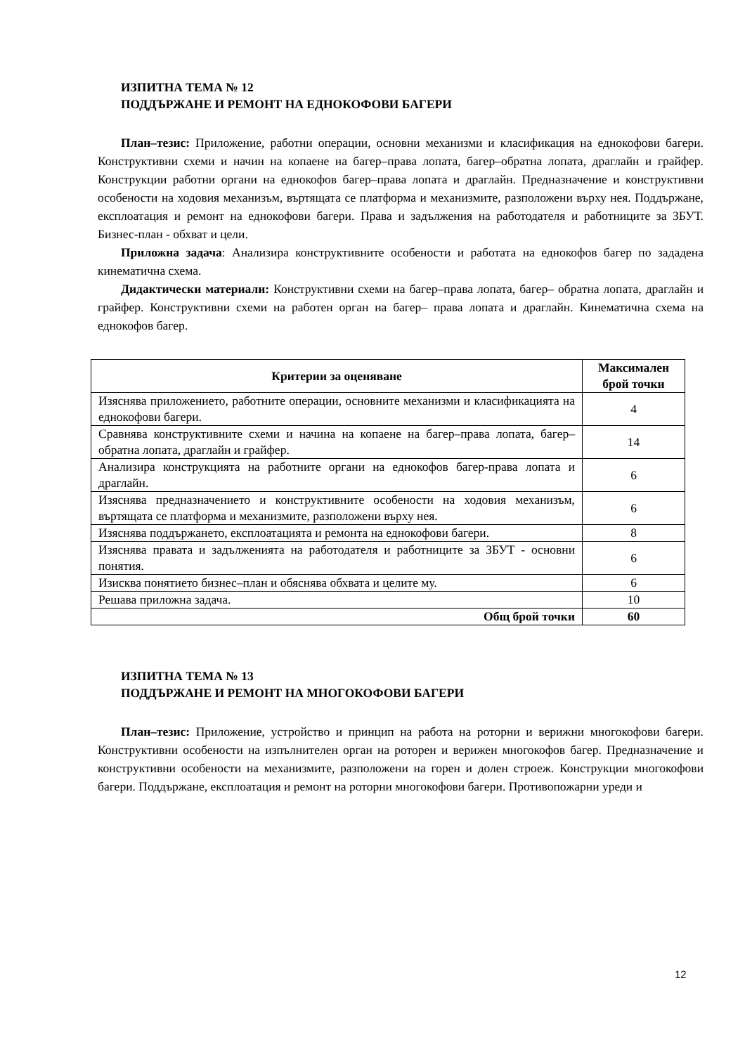ИЗПИТНА ТЕМА № 12
ПОДДЪРЖАНЕ И РЕМОНТ НА ЕДНОКОФОВИ БАГЕРИ
План–тезис: Приложение, работни операции, основни механизми и класификация на еднокофови багери. Конструктивни схеми и начин на копаене на багер–права лопата, багер–обратна лопата, драглайн и грайфер. Конструкции работни органи на еднокофов багер–права лопата и драглайн. Предназначение и конструктивни особености на ходовия механизъм, въртящата се платформа и механизмите, разположени върху нея. Поддържане, експлоатация и ремонт на еднокофови багери. Права и задължения на работодателя и работниците за ЗБУТ. Бизнес-план - обхват и цели.
Приложна задача: Анализира конструктивните особености и работата на еднокофов багер по зададена кинематична схема.
Дидактически материали: Конструктивни схеми на багер–права лопата, багер– обратна лопата, драглайн и грайфер. Конструктивни схеми на работен орган на багер– права лопата и драглайн. Кинематична схема на еднокофов багер.
| Критерии за оценяване | Максимален брой точки |
| --- | --- |
| Изяснява приложението, работните операции, основните механизми и класификацията на еднокофови багери. | 4 |
| Сравнява конструктивните схеми и начина на копаене на багер–права лопата, багер–обратна лопата, драглайн и грайфер. | 14 |
| Анализира конструкцията на работните органи на еднокофов багер-права лопата и драглайн. | 6 |
| Изяснява предназначението и конструктивните особености на ходовия механизъм, въртящата се платформа и механизмите, разположени върху нея. | 6 |
| Изяснява поддържането, експлоатацията и ремонта на еднокофови багери. | 8 |
| Изяснява правата и задълженията на работодателя и работниците за ЗБУТ - основни понятия. | 6 |
| Изисква понятието бизнес–план и обяснява обхвата и целите му. | 6 |
| Решава приложна задача. | 10 |
| Общ брой точки | 60 |
ИЗПИТНА ТЕМА № 13
ПОДДЪРЖАНЕ И РЕМОНТ НА МНОГОКОФОВИ БАГЕРИ
План–тезис: Приложение, устройство и принцип на работа на роторни и верижни многокофови багери. Конструктивни особености на изпълнителен орган на роторен и верижен многокофов багер. Предназначение и конструктивни особености на механизмите, разположени на горен и долен строеж. Конструкции многокофови багери. Поддържане, експлоатация и ремонт на роторни многокофови багери. Противопожарни уреди и
12